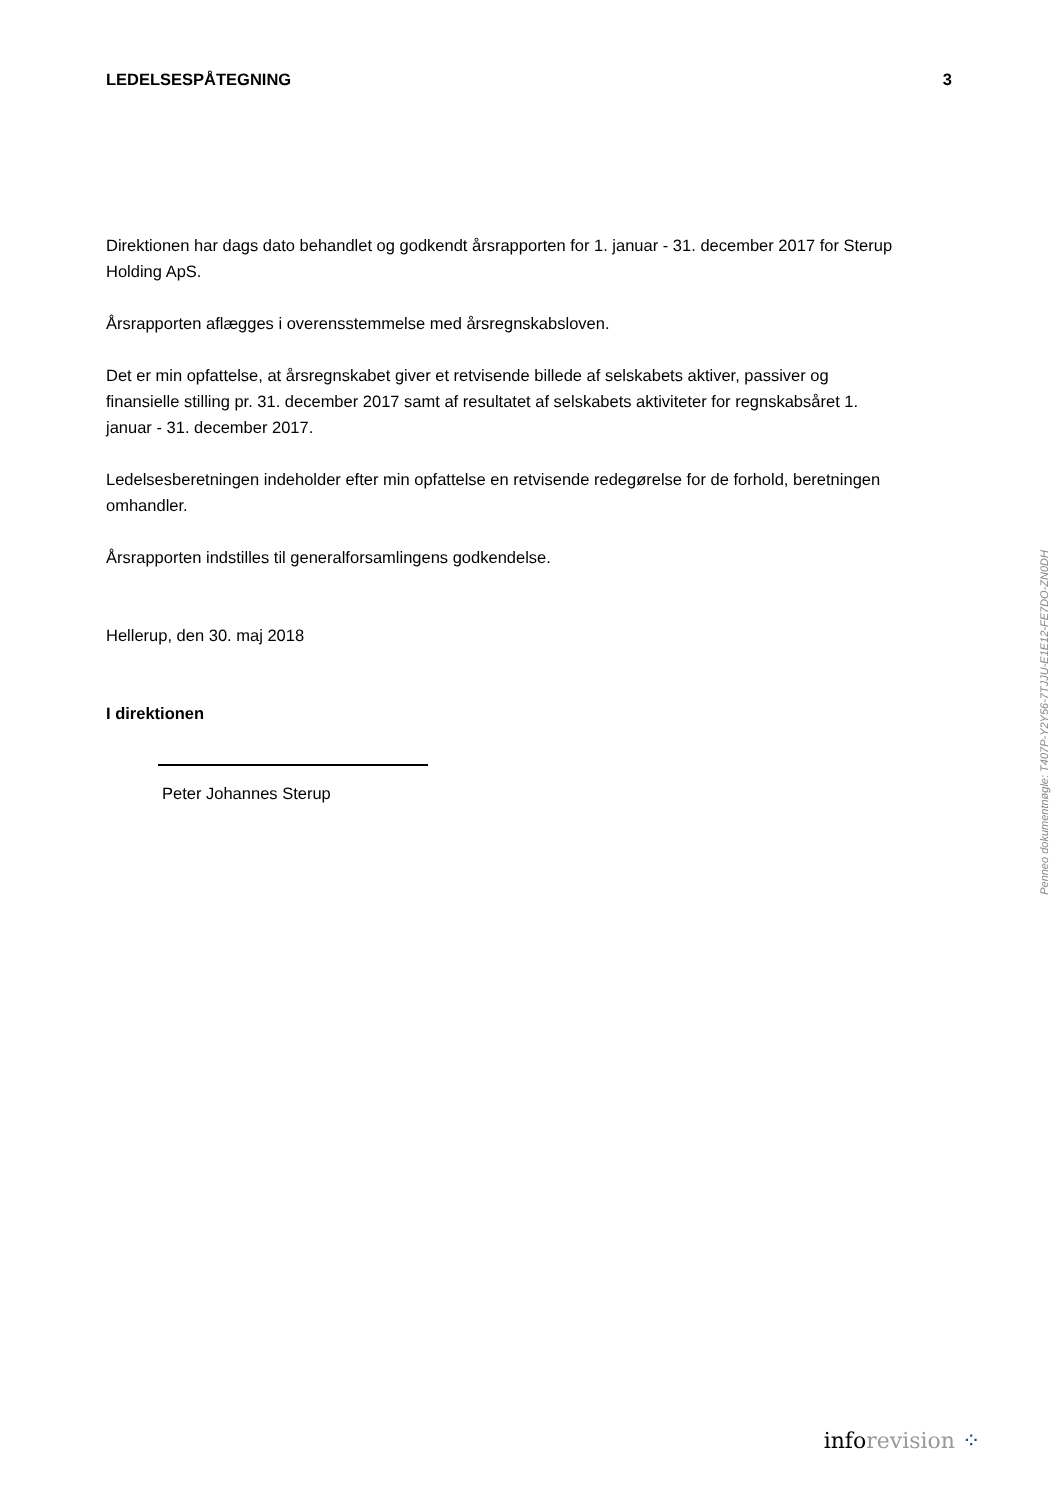LEDELSESPÅTEGNING 3
Direktionen har dags dato behandlet og godkendt årsrapporten for 1. januar - 31. december 2017 for Sterup Holding ApS.
Årsrapporten aflægges i overensstemmelse med årsregnskabsloven.
Det er min opfattelse, at årsregnskabet giver et retvisende billede af selskabets aktiver, passiver og finansielle stilling pr. 31. december 2017 samt af resultatet af selskabets aktiviteter for regnskabsåret 1. januar - 31. december 2017.
Ledelsesberetningen indeholder efter min opfattelse en retvisende redegørelse for de forhold, beretningen omhandler.
Årsrapporten indstilles til generalforsamlingens godkendelse.
Hellerup, den 30. maj 2018
I direktionen
Peter Johannes Sterup
Penneo dokumentnøgle: T407P-Y2Y56-7TJJU-E1E12-FE7DO-ZN0DH
inforevision ⁘